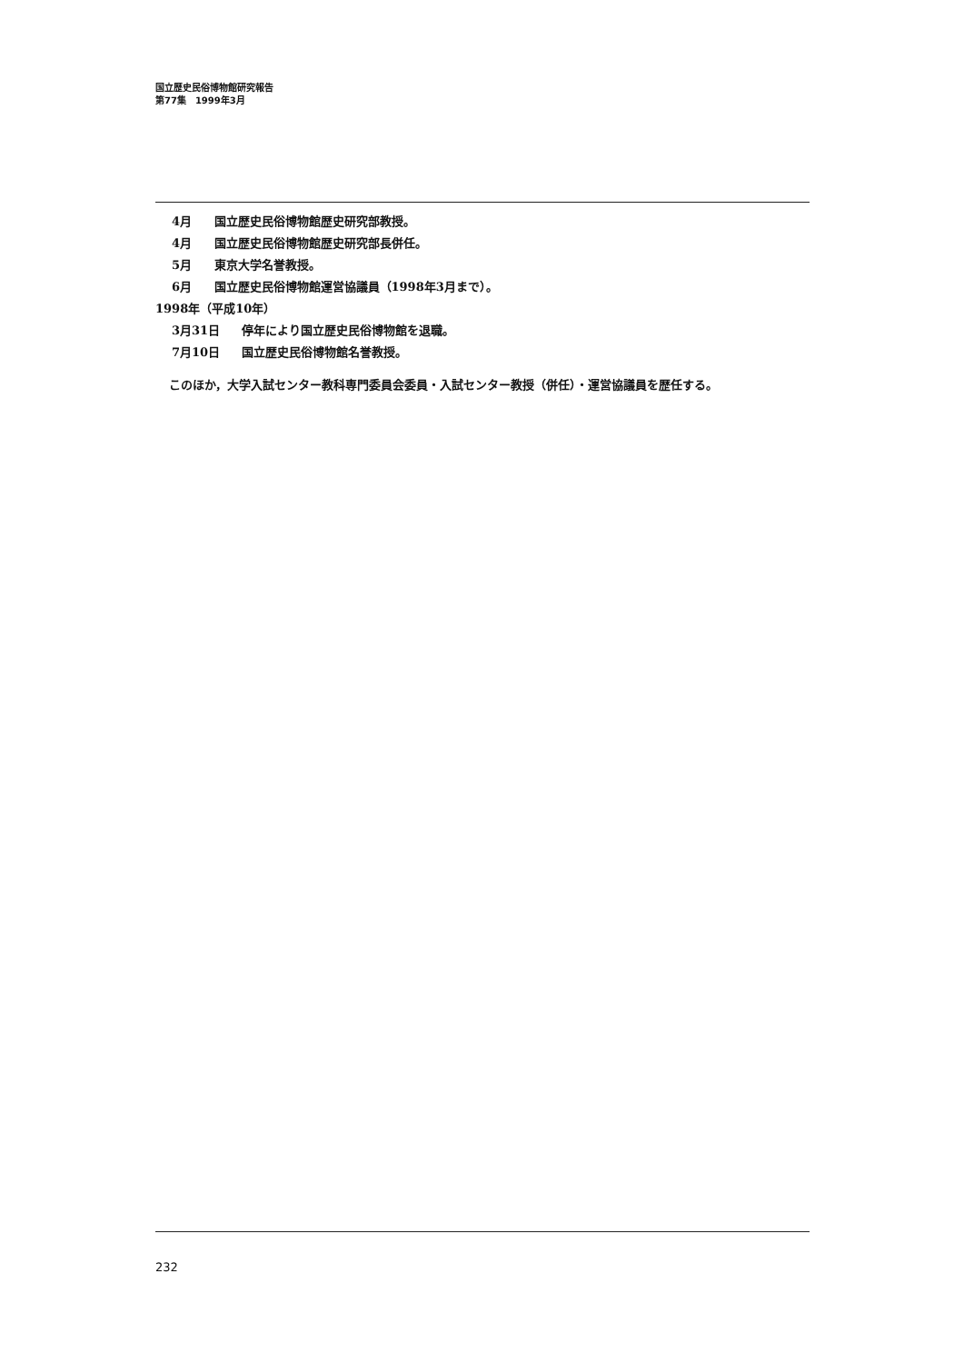国立歴史民俗博物館研究報告
第77集　1999年3月
4月 国立歴史民俗博物館歴史研究部教授。
4月 国立歴史民俗博物館歴史研究部長併任。
5月 東京大学名誉教授。
6月 国立歴史民俗博物館運営協議員（1998年3月まで）。
1998年（平成10年）
3月31日 停年により国立歴史民俗博物館を退職。
7月10日 国立歴史民俗博物館名誉教授。
このほか，大学入試センター教科専門委員会委員・入試センター教授（併任）・運営協議員を歴任する。
232